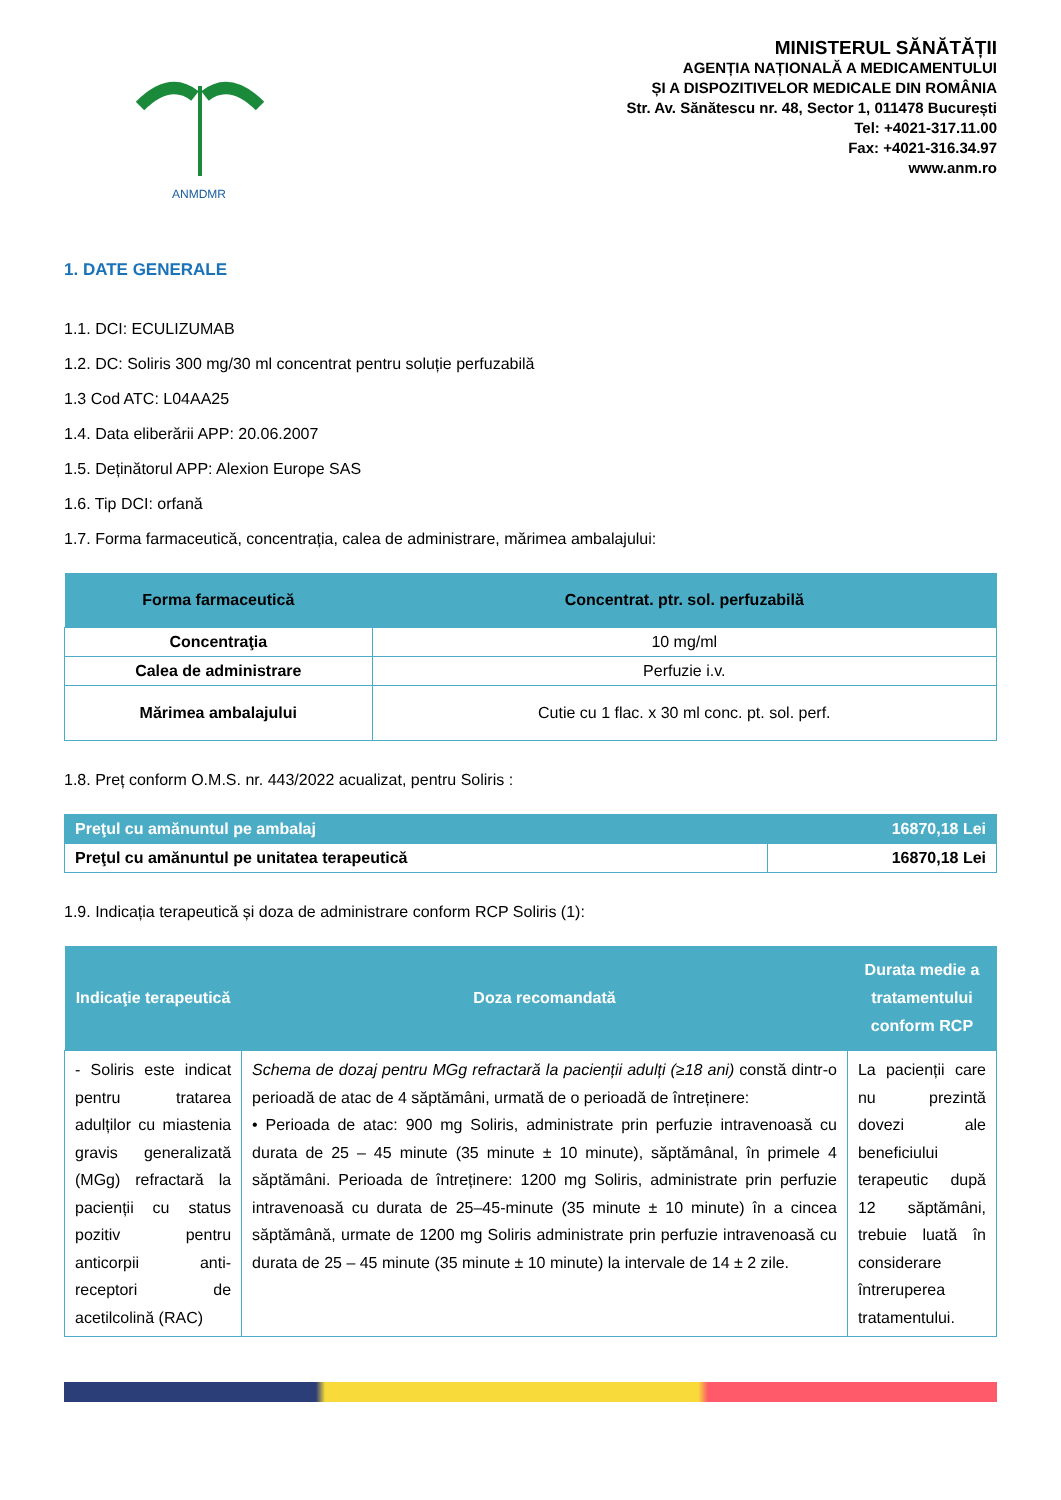ANMDMR
MINISTERUL SĂNĂTĂȚII
AGENȚIA NAȚIONALĂ A MEDICAMENTULUI
ȘI A DISPOZITIVELOR MEDICALE DIN ROMÂNIA
Str. Av. Sănătescu nr. 48, Sector 1, 011478 București
Tel: +4021-317.11.00
Fax: +4021-316.34.97
www.anm.ro
1. DATE GENERALE
1.1. DCI: ECULIZUMAB
1.2. DC: Soliris 300 mg/30 ml concentrat pentru soluție perfuzabilă
1.3 Cod ATC: L04AA25
1.4. Data eliberării APP: 20.06.2007
1.5. Deținătorul APP: Alexion Europe SAS
1.6. Tip DCI: orfană
1.7. Forma farmaceutică, concentrația, calea de administrare, mărimea ambalajului:
| Forma farmaceutică | Concentrat. ptr. sol. perfuzabilă |
| --- | --- |
| Concentraţia | 10 mg/ml |
| Calea de administrare | Perfuzie i.v. |
| Mărimea ambalajului | Cutie cu 1 flac. x 30 ml conc. pt. sol. perf. |
1.8. Preț conform O.M.S. nr. 443/2022 acualizat, pentru Soliris :
| Preţul cu amănuntul pe ambalaj | 16870,18 Lei |
| Preţul cu amănuntul pe unitatea terapeutică | 16870,18 Lei |
1.9. Indicația terapeutică și doza de administrare conform RCP Soliris (1):
| Indicaţie terapeutică | Doza recomandată | Durata medie a tratamentului conform RCP |
| --- | --- | --- |
| - Soliris este indicat pentru tratarea adulților cu miastenia gravis generalizată (MGg) refractară la pacienții cu status pozitiv pentru anticorpii anti-receptori de acetilcolină (RAC) | Schema de dozaj pentru MGg refractară la pacienții adulți (≥18 ani) constă dintr-o perioadă de atac de 4 săptămâni, urmată de o perioadă de întreținere: • Perioada de atac: 900 mg Soliris, administrate prin perfuzie intravenoasă cu durata de 25 – 45 minute (35 minute ± 10 minute), săptămânal, în primele 4 săptămâni. Perioada de întreținere: 1200 mg Soliris, administrate prin perfuzie intravenoasă cu durata de 25–45-minute (35 minute ± 10 minute) în a cincea săptămână, urmate de 1200 mg Soliris administrate prin perfuzie intravenoasă cu durata de 25 – 45 minute (35 minute ± 10 minute) la intervale de 14 ± 2 zile. | La pacienții care nu prezintă dovezi ale beneficiului terapeutic după 12 săptămâni, trebuie luată în considerare întreruperea tratamentului. |